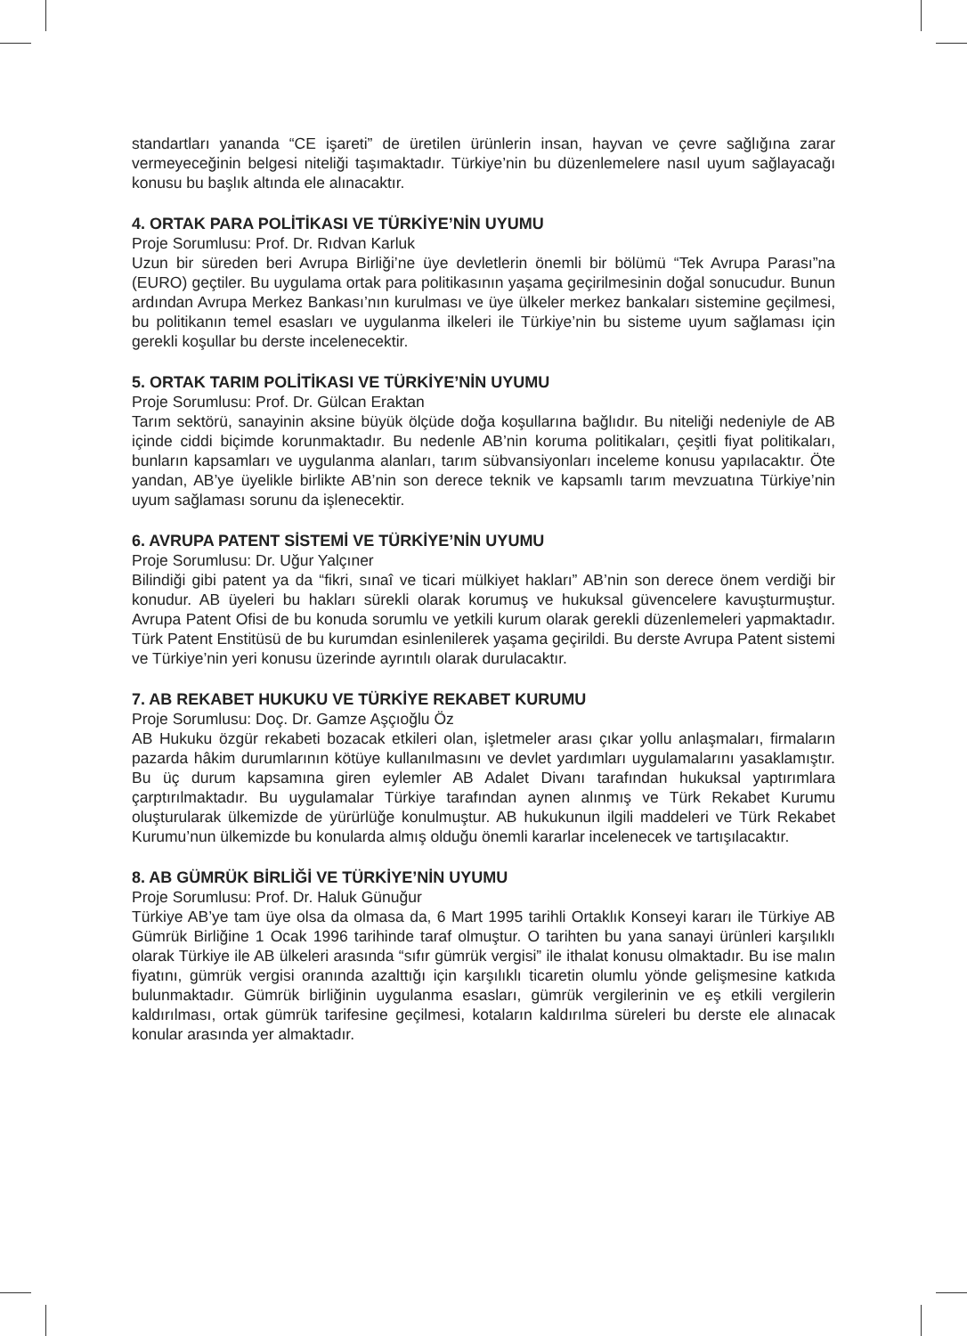standartları yananda “CE işareti” de üretilen ürünlerin insan, hayvan ve çevre sağlığına zarar vermeyeceğinin belgesi niteliği taşımaktadır. Türkiye’nin bu düzenlemelere nasıl uyum sağlayacağı konusu bu başlık altında ele alınacaktır.
4. ORTAK PARA POLİTİKASI VE TÜRKİYE’NİN UYUMU
Proje Sorumlusu: Prof. Dr. Rıdvan Karluk
Uzun bir süreden beri Avrupa Birliği’ne üye devletlerin önemli bir bölümü “Tek Avrupa Parası”na (EURO) geçtiler. Bu uygulama ortak para politikasının yaşama geçirilmesinin doğal sonucudur. Bunun ardından Avrupa Merkez Bankası’nın kurulması ve üye ülkeler merkez bankaları sistemine geçilmesi, bu politikanın temel esasları ve uygulanma ilkeleri ile Türkiye’nin bu sisteme uyum sağlaması için gerekli koşullar bu derste incelenecektir.
5. ORTAK TARIM POLİTİKASI VE TÜRKİYE’NİN UYUMU
Proje Sorumlusu: Prof. Dr. Gülcan Eraktan
Tarım sektörü, sanayinin aksine büyük ölçüde doğa koşullarına bağlıdır. Bu niteliği nedeniyle de AB içinde ciddi biçimde korunmaktadır. Bu nedenle AB’nin koruma politikaları, çeşitli fiyat politikaları, bunların kapsamları ve uygulanma alanları, tarım sübvansiyonları inceleme konusu yapılacaktır. Öte yandan, AB’ye üyelikle birlikte AB’nin son derece teknik ve kapsamlı tarım mevzuatına Türkiye’nin uyum sağlaması sorunu da işlenecektir.
6. AVRUPA PATENT SİSTEMİ VE TÜRKİYE’NİN UYUMU
Proje Sorumlusu: Dr. Uğur Yalçıner
Bilindiği gibi patent ya da “fikri, sınaî ve ticari mülkiyet hakları” AB’nin son derece önem verdiği bir konudur. AB üyeleri bu hakları sürekli olarak korumuş ve hukuksal güvencelere kavuşturmuştur. Avrupa Patent Ofisi de bu konuda sorumlu ve yetkili kurum olarak gerekli düzenlemeleri yapmaktadır. Türk Patent Enstitüsü de bu kurumdan esinlenilerek yaşama geçirildi. Bu derste Avrupa Patent sistemi ve Türkiye’nin yeri konusu üzerinde ayrıntılı olarak durulacaktır.
7. AB REKABET HUKUKU VE TÜRKİYE REKABET KURUMU
Proje Sorumlusu: Doç. Dr. Gamze Aşçıoğlu Öz
AB Hukuku özgür rekabeti bozacak etkileri olan, işletmeler arası çıkar yollu anlaşmaları, firmaların pazarda hâkim durumlarının kötüye kullanılmasını ve devlet yardımları uygulamalarını yasaklamıştır. Bu üç durum kapsamına giren eylemler AB Adalet Divanı tarafından hukuksal yaptırımlara çarptırılmaktadır. Bu uygulamalar Türkiye tarafından aynen alınmış ve Türk Rekabet Kurumu oluşturularak ülkemizde de yürürlüğe konulmuştur. AB hukukunun ilgili maddeleri ve Türk Rekabet Kurumu’nun ülkemizde bu konularda almış olduğu önemli kararlar incelenecek ve tartışılacaktır.
8. AB GÜMRÜK BİRLİĞİ VE TÜRKİYE’NİN UYUMU
Proje Sorumlusu: Prof. Dr. Haluk Günuğur
Türkiye AB’ye tam üye olsa da olmasa da, 6 Mart 1995 tarihli Ortaklık Konseyi kararı ile Türkiye AB Gümrük Birliğine 1 Ocak 1996 tarihinde taraf olmuştur. O tarihten bu yana sanayi ürünleri karşılıklı olarak Türkiye ile AB ülkeleri arasında “sıfır gümrük vergisi” ile ithalat konusu olmaktadır. Bu ise malın fiyatını, gümrük vergisi oranında azalttığı için karşılıklı ticaretin olumlu yönde gelişmesine katkıda bulunmaktadır. Gümrük birliğinin uygulanma esasları, gümrük vergilerinin ve eş etkili vergilerin kaldırılması, ortak gümrük tarifesine geçilmesi, kotaların kaldırılma süreleri bu derste ele alınacak konular arasında yer almaktadır.